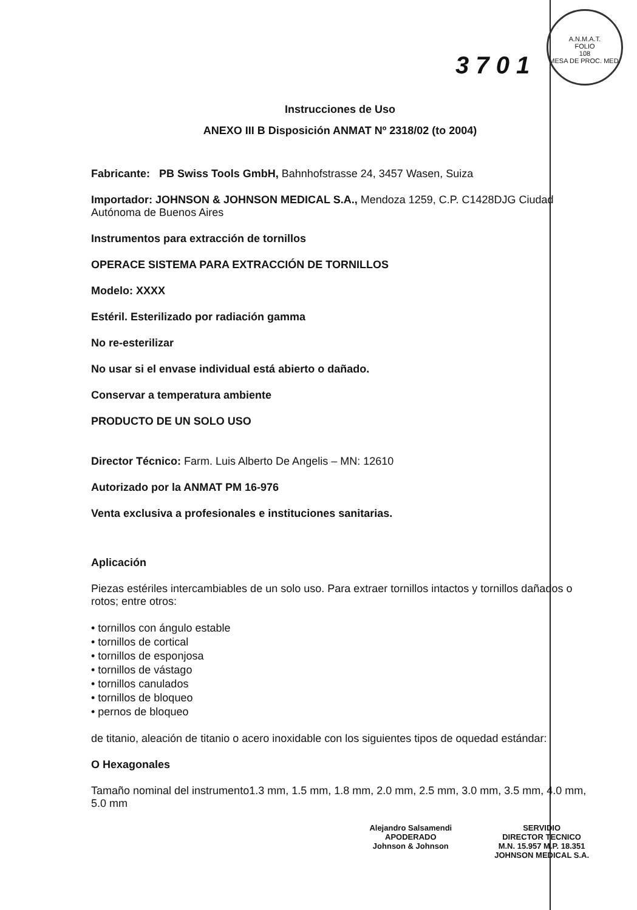A.N.M.A.T.
FOLIO
108
MESA DE PROC. MED.
3 7 0 1
Instrucciones de Uso
ANEXO III B Disposición ANMAT Nº 2318/02 (to 2004)
Fabricante: PB Swiss Tools GmbH, Bahnhofstrasse 24, 3457 Wasen, Suiza
Importador: JOHNSON & JOHNSON MEDICAL S.A., Mendoza 1259, C.P. C1428DJG Ciudad Autónoma de Buenos Aires
Instrumentos para extracción de tornillos
OPERACE SISTEMA PARA EXTRACCIÓN DE TORNILLOS
Modelo: XXXX
Estéril. Esterilizado por radiación gamma
No re-esterilizar
No usar si el envase individual está abierto o dañado.
Conservar a temperatura ambiente
PRODUCTO DE UN SOLO USO
Director Técnico: Farm. Luis Alberto De Angelis – MN: 12610
Autorizado por la ANMAT PM 16-976
Venta exclusiva a profesionales e instituciones sanitarias.
Aplicación
Piezas estériles intercambiables de un solo uso. Para extraer tornillos intactos y tornillos dañados o rotos; entre otros:
• tornillos con ángulo estable
• tornillos de cortical
• tornillos de esponjosa
• tornillos de vástago
• tornillos canulados
• tornillos de bloqueo
• pernos de bloqueo
de titanio, aleación de titanio o acero inoxidable con los siguientes tipos de oquedad estándar:
O Hexagonales
Tamaño nominal del instrumento1.3 mm, 1.5 mm, 1.8 mm, 2.0 mm, 2.5 mm, 3.0 mm, 3.5 mm, 4.0 mm, 5.0 mm
Alejandro Salsamendi
APODERADO
Johnson & Johnson
SERVIDIO
DIRECTOR TECNICO
M.N. 15.957 M.P. 18.351
JOHNSON MEDICAL S.A.